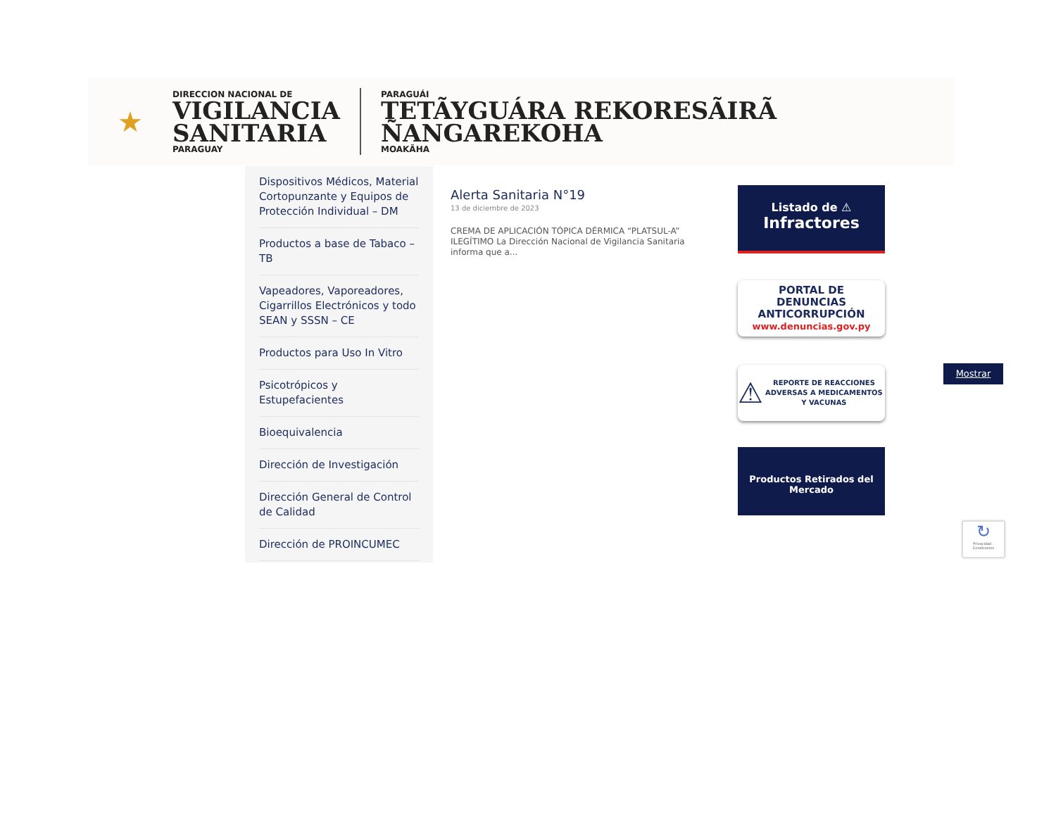★
DIRECCION NACIONAL DE
VIGILANCIA
SANITARIA
PARAGUAY
PARAGUÁI
TETÃYGUÁRA REKORESÃIRÃ
ÑANGAREKOHA
MOAKÃHA
Dispositivos Médicos, Material Cortopunzante y Equipos de Protección Individual – DM
Productos a base de Tabaco – TB
Vapeadores, Vaporeadores, Cigarrillos Electrónicos y todo SEAN y SSSN – CE
Productos para Uso In Vitro
Psicotrópicos y Estupefacientes
Bioequivalencia
Dirección de Investigación
Dirección General de Control de Calidad
Dirección de PROINCUMEC
Alerta Sanitaria N°19
13 de diciembre de 2023
CREMA DE APLICACIÓN TÓPICA DÉRMICA “PLATSUL-A” ILEGÍTIMO La Dirección Nacional de Vigilancia Sanitaria informa que a...
Listado de ⚠
Infractores
PORTAL DE
DENUNCIAS
ANTICORRUPCIÓN
www.denuncias.gov.py
⚠ REPORTE DE REACCIONES ADVERSAS A MEDICAMENTOS Y VACUNAS
Productos Retirados del Mercado
Mostrar
↻
Privacidad - Condiciones